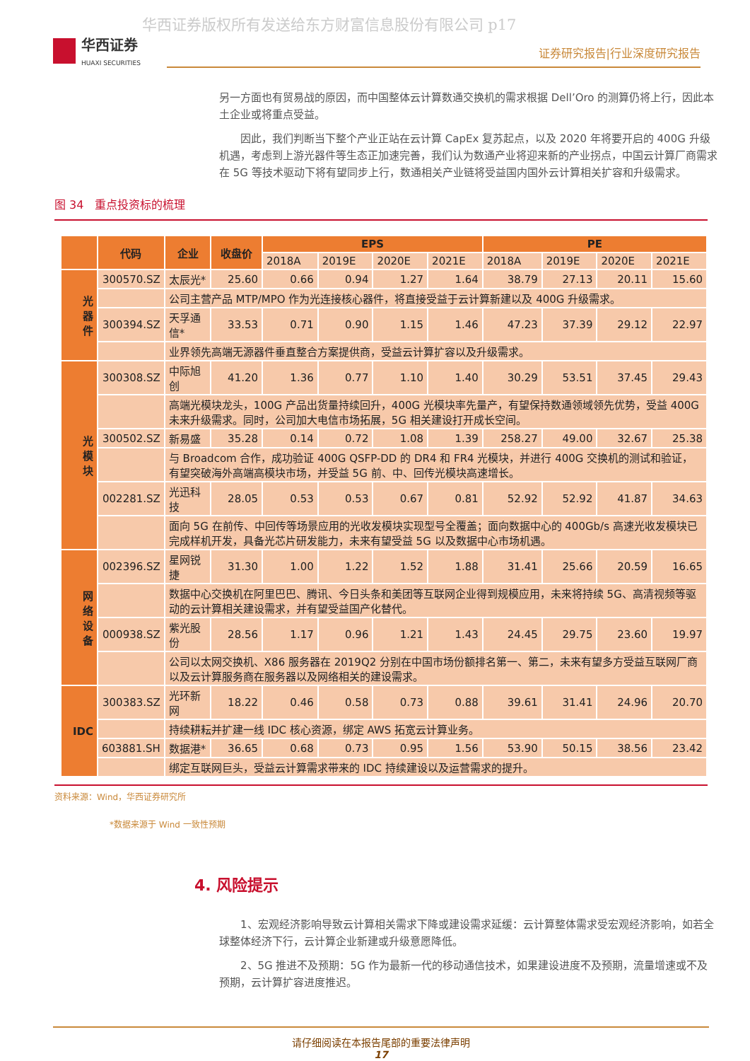华西证券版权所有发送给东方财富信息股份有限公司 p17
华西证券
HUAXI SECURITIES
证券研究报告|行业深度研究报告
另一方面也有贸易战的原因，而中国整体云计算数通交换机的需求根据 Dell’Oro 的测算仍将上行，因此本土企业或将重点受益。
　　因此，我们判断当下整个产业正站在云计算 CapEx 复苏起点，以及 2020 年将要开启的 400G 升级机遇，考虑到上游光器件等生态正加速完善，我们认为数通产业将迎来新的产业拐点，中国云计算厂商需求在 5G 等技术驱动下将有望同步上行，数通相关产业链将受益国内国外云计算相关扩容和升级需求。
图 34　重点投资标的梳理
| | 代码 | 企业 | 收盘价 | EPS | | | | PE | | | |
| --- | --- | --- | --- | --- | --- | --- | --- | --- | --- | --- | --- |
| | | | | 2018A | 2019E | 2020E | 2021E | 2018A | 2019E | 2020E | 2021E |
| 光 器 件 | 300570.SZ | 太辰光* | 25.60 | 0.66 | 0.94 | 1.27 | 1.64 | 38.79 | 27.13 | 20.11 | 15.60 |
| | | 公司主营产品 MTP/MPO 作为光连接核心器件，将直接受益于云计算新建以及 400G 升级需求。 | | | | | | | | | |
| | 300394.SZ | 天孚通信* | 33.53 | 0.71 | 0.90 | 1.15 | 1.46 | 47.23 | 37.39 | 29.12 | 22.97 |
| | | 业界领先高端无源器件垂直整合方案提供商，受益云计算扩容以及升级需求。 | | | | | | | | | |
| 光 模 块 | 300308.SZ | 中际旭创 | 41.20 | 1.36 | 0.77 | 1.10 | 1.40 | 30.29 | 53.51 | 37.45 | 29.43 |
| | | 高端光模块龙头，100G 产品出货量持续回升，400G 光模块率先量产，有望保持数通领域领先优势，受益 400G 未来升级需求。同时，公司加大电信市场拓展，5G 相关建设打开成长空间。 | | | | | | | | | |
| | 300502.SZ | 新易盛 | 35.28 | 0.14 | 0.72 | 1.08 | 1.39 | 258.27 | 49.00 | 32.67 | 25.38 |
| | | 与 Broadcom 合作，成功验证 400G QSFP-DD 的 DR4 和 FR4 光模块，并进行 400G 交换机的测试和验证，有望突破海外高端高模块市场，并受益 5G 前、中、回传光模块高速增长。 | | | | | | | | | |
| | 002281.SZ | 光迅科技 | 28.05 | 0.53 | 0.53 | 0.67 | 0.81 | 52.92 | 52.92 | 41.87 | 34.63 |
| | | 面向 5G 在前传、中回传等场景应用的光收发模块实现型号全覆盖；面向数据中心的 400Gb/s 高速光收发模块已完成样机开发，具备光芯片研发能力，未来有望受益 5G 以及数据中心市场机遇。 | | | | | | | | | |
| 网 络 设 备 | 002396.SZ | 星网锐捷 | 31.30 | 1.00 | 1.22 | 1.52 | 1.88 | 31.41 | 25.66 | 20.59 | 16.65 |
| | | 数据中心交换机在阿里巴巴、腾讯、今日头条和美团等互联网企业得到规模应用，未来将持续 5G、高清视频等驱动的云计算相关建设需求，并有望受益国产化替代。 | | | | | | | | | |
| | 000938.SZ | 紫光股份 | 28.56 | 1.17 | 0.96 | 1.21 | 1.43 | 24.45 | 29.75 | 23.60 | 19.97 |
| | | 公司以太网交换机、X86 服务器在 2019Q2 分别在中国市场份额排名第一、第二，未来有望多方受益互联网厂商以及云计算服务商在服务器以及网络相关的建设需求。 | | | | | | | | | |
| IDC | 300383.SZ | 光环新网 | 18.22 | 0.46 | 0.58 | 0.73 | 0.88 | 39.61 | 31.41 | 24.96 | 20.70 |
| | | 持续耕耘并扩建一线 IDC 核心资源，绑定 AWS 拓宽云计算业务。 | | | | | | | | | |
| | 603881.SH | 数据港* | 36.65 | 0.68 | 0.73 | 0.95 | 1.56 | 53.90 | 50.15 | 38.56 | 23.42 |
| | | 绑定互联网巨头，受益云计算需求带来的 IDC 持续建设以及运营需求的提升。 | | | | | | | | | |
资料来源：Wind，华西证券研究所
*数据来源于 Wind 一致性预期
4. 风险提示
　　1、宏观经济影响导致云计算相关需求下降或建设需求延缓：云计算整体需求受宏观经济影响，如若全球整体经济下行，云计算企业新建或升级意愿降低。
　　2、5G 推进不及预期：5G 作为最新一代的移动通信技术，如果建设进度不及预期，流量增速或不及预期，云计算扩容进度推迟。
请仔细阅读在本报告尾部的重要法律声明
17